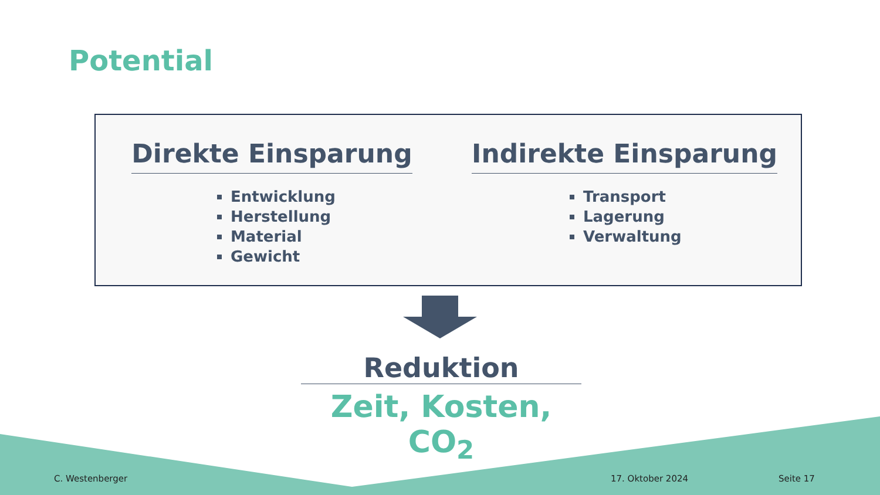Potential
Direkte Einsparung
Entwicklung
Herstellung
Material
Gewicht
Indirekte Einsparung
Transport
Lagerung
Verwaltung
Reduktion
Zeit, Kosten, CO<sub>2</sub>
C. Westenberger 17. Oktober 2024 Seite 17